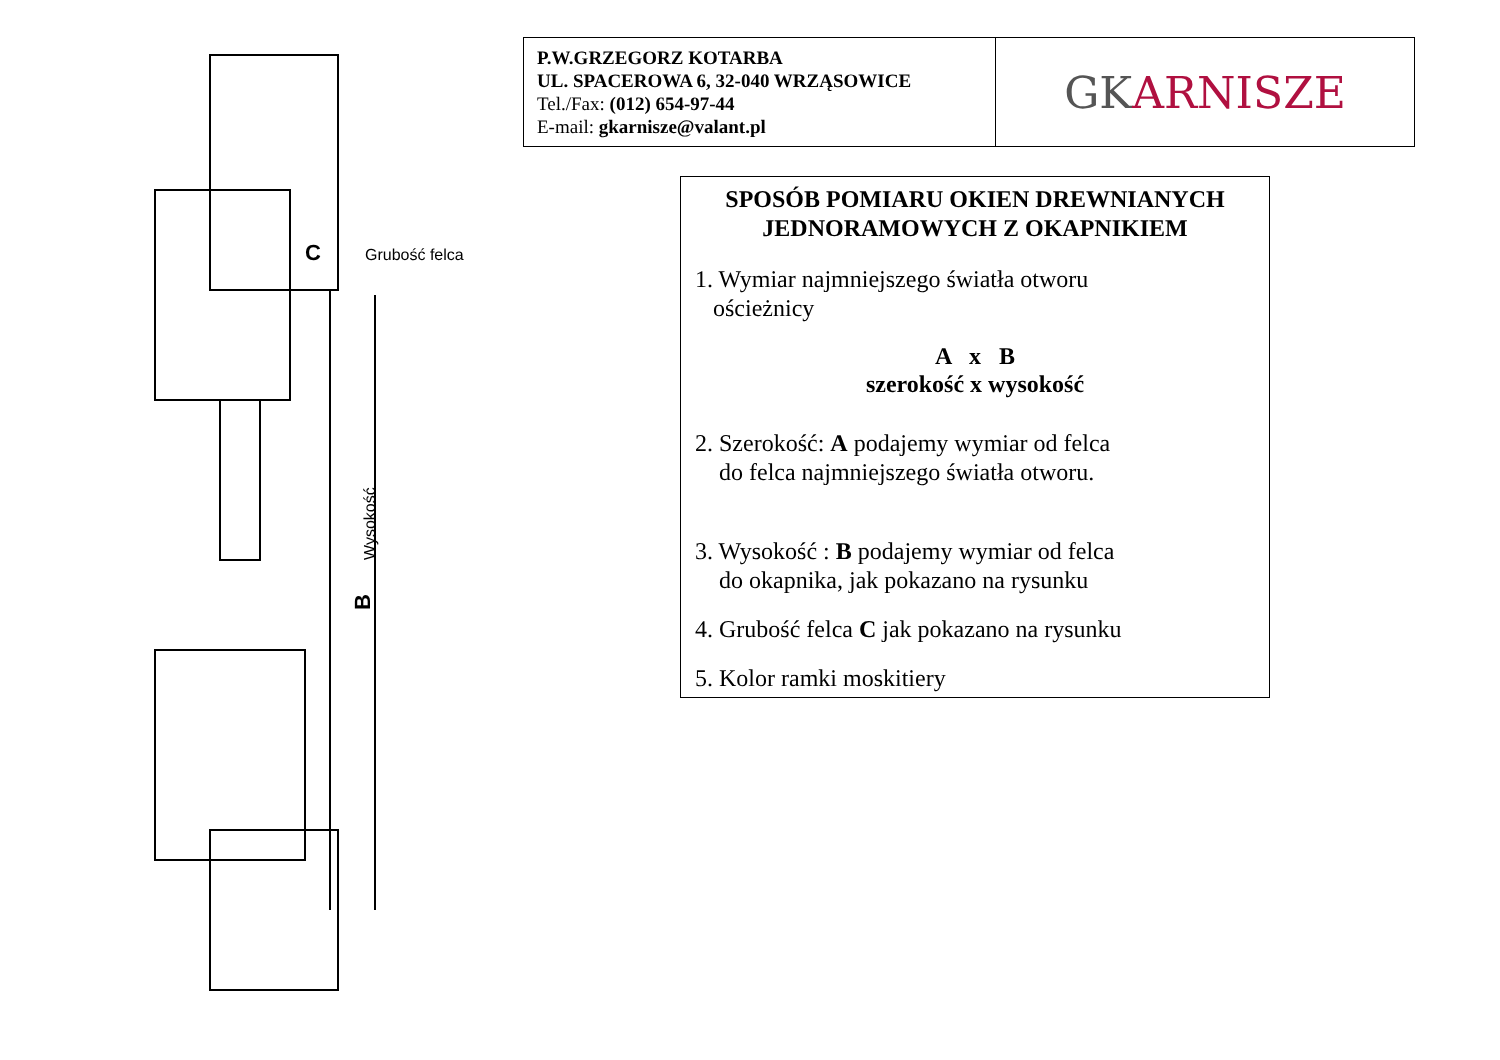Wysokość
C
Grubość felca
B
P.W.GRZEGORZ KOTARBA
UL. SPACEROWA 6, 32-040 WRZĄSOWICE
Tel./Fax: (012) 654-97-44
E-mail: gkarnisze@valant.pl
GK ARNISZE
SPOSÓB POMIARU OKIEN DREWNIANYCH JEDNORAMOWYCH Z OKAPNIKIEM
1. Wymiar najmniejszego światła otworu
ościeżnicy
A x B
szerokość x wysokość
2. Szerokość: A podajemy wymiar od felca
do felca najmniejszego światła otworu.
3. Wysokość : B podajemy wymiar od felca
do okapnika, jak pokazano na rysunku
4. Grubość felca C jak pokazano na rysunku
5. Kolor ramki moskitiery